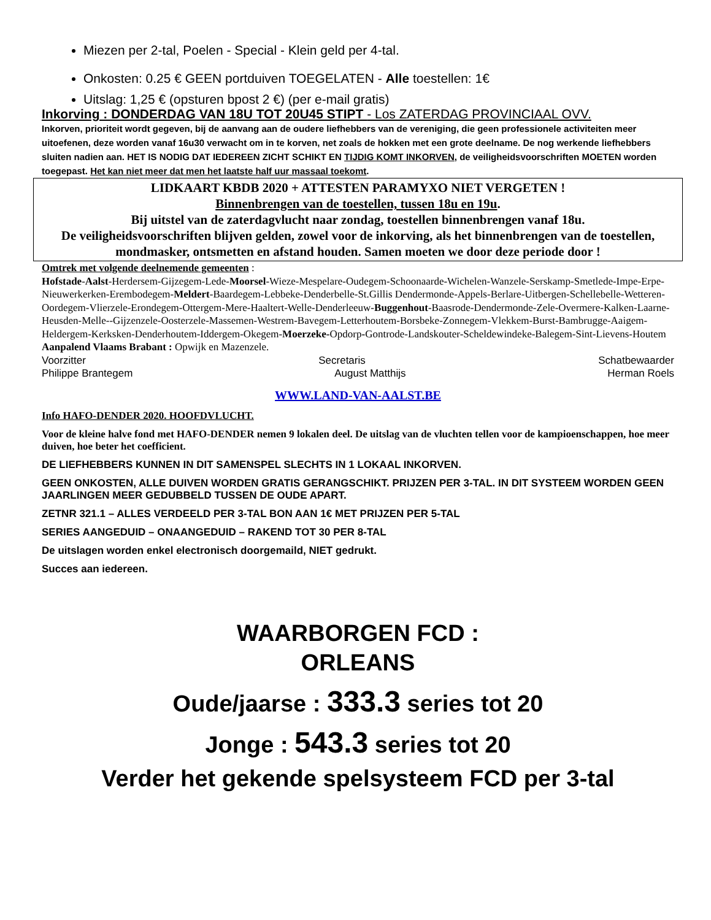Miezen per 2-tal, Poelen - Special - Klein geld per 4-tal.
Onkosten: 0.25 € GEEN portduiven TOEGELATEN - Alle toestellen: 1€
Uitslag: 1,25 € (opsturen bpost 2 €) (per e-mail gratis)
Inkorving : DONDERDAG VAN 18U TOT 20U45 STIPT - Los ZATERDAG PROVINCIAAL OVV.
Inkorven, prioriteit wordt gegeven, bij de aanvang aan de oudere liefhebbers van de vereniging, die geen professionele activiteiten meer uitoefenen, deze worden vanaf 16u30 verwacht om in te korven, net zoals de hokken met een grote deelname. De nog werkende liefhebbers sluiten nadien aan. HET IS NODIG DAT IEDEREEN ZICHT SCHIKT EN TIJDIG KOMT INKORVEN, de veiligheidsvoorschriften MOETEN worden toegepast. Het kan niet meer dat men het laatste half uur massaal toekomt.
LIDKAART KBDB 2020 + ATTESTEN PARAMYXO NIET VERGETEN !
Binnenbrengen van de toestellen, tussen 18u en 19u.
Bij uitstel van de zaterdagvlucht naar zondag, toestellen binnenbrengen vanaf 18u.
De veiligheidsvoorschriften blijven gelden, zowel voor de inkorving, als het binnenbrengen van de toestellen, mondmasker, ontsmetten en afstand houden. Samen moeten we door deze periode door !
Omtrek met volgende deelnemende gemeenten :
Hofstade-Aalst-Herdersem-Gijzegem-Lede-Moorsel-Wieze-Mespelare-Oudegem-Schoonaarde-Wichelen-Wanzele-Serskamp-Smetlede-Impe-Erpe-Nieuwerkerken-Erembodegem-Meldert-Baardegem-Lebbeke-Denderbelle-St.Gillis Dendermonde-Appels-Berlare-Uitbergen-Schellebelle-Wetteren-Oordegem-Vlierzele-Erondegem-Ottergem-Mere-Haaltert-Welle-Denderleeuw-Buggenhout-Baasrode-Dendermonde-Zele-Overmere-Kalken-Laarne-Heusden-Melle--Gijzenzele-Oosterzele-Massemen-Westrem-Bavegem-Letterhoutem-Borsbeke-Zonnegem-Vlekkem-Burst-Bambrugge-Aaigem-Heldergem-Kerksken-Denderhoutem-Iddergem-Okegem-Moerzeke-Opdorp-Gontrode-Landskouter-Scheldewindeke-Balegem-Sint-Lievens-Houtem
Aanpalend Vlaams Brabant : Opwijk en Mazenzele.
Voorzitter Secretaris Schatbewaarder
Philippe Brantegem August Matthijs Herman Roels
WWW.LAND-VAN-AALST.BE
Info HAFO-DENDER 2020. HOOFDVLUCHT.
Voor de kleine halve fond met HAFO-DENDER nemen 9 lokalen deel. De uitslag van de vluchten tellen voor de kampioenschappen, hoe meer duiven, hoe beter het coefficient.
DE LIEFHEBBERS KUNNEN IN DIT SAMENSPEL SLECHTS IN 1 LOKAAL INKORVEN.
GEEN ONKOSTEN, ALLE DUIVEN WORDEN GRATIS GERANGSCHIKT. PRIJZEN PER 3-TAL. IN DIT SYSTEEM WORDEN GEEN JAARLINGEN MEER GEDUBBELD TUSSEN DE OUDE APART.
ZETNR 321.1 – ALLES VERDEELD PER 3-TAL BON AAN 1€ MET PRIJZEN PER 5-TAL
SERIES AANGEDUID – ONAANGEDUID – RAKEND TOT 30 PER 8-TAL
De uitslagen worden enkel electronisch doorgemaild, NIET gedrukt.
Succes aan iedereen.
WAARBORGEN FCD :
ORLEANS
Oude/jaarse : 333.3 series tot 20
Jonge : 543.3 series tot 20
Verder het gekende spelsysteem FCD per 3-tal